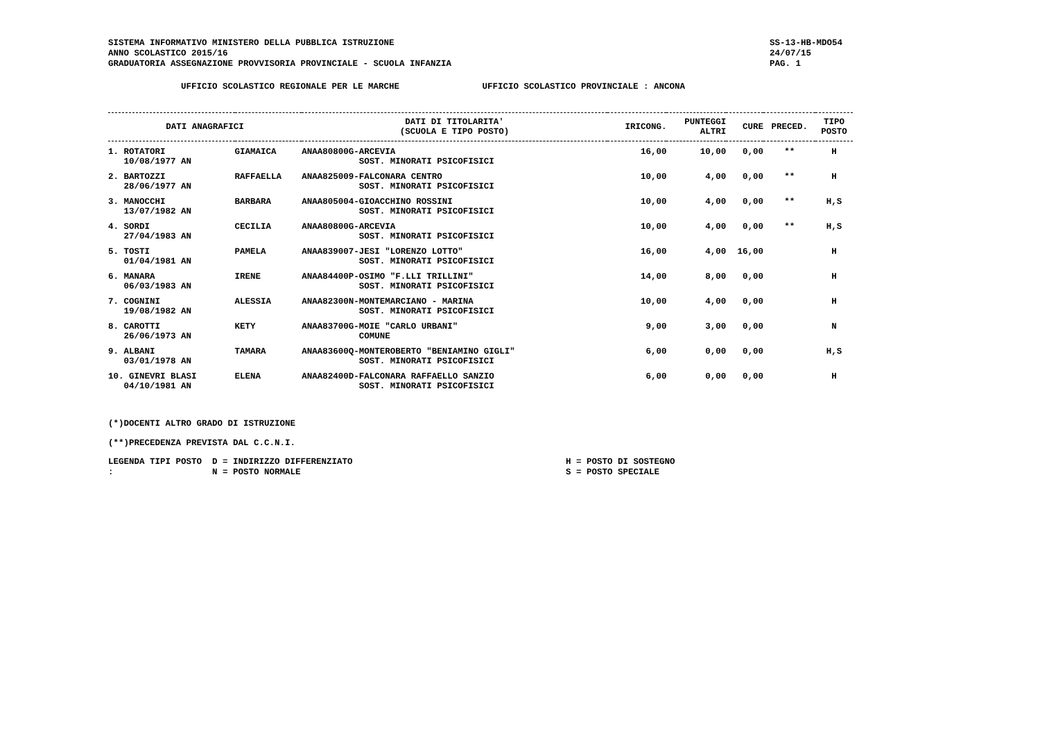SISTEMA INFORMATIVO MINISTERO DELLA PUBBLICA ISTRUZIONE
ANNO SCOLASTICO 2015/16
GRADUATORIA ASSEGNAZIONE PROVVISORIA PROVINCIALE - SCUOLA INFANZIA
SS-13-HB-MDO54
24/07/15
PAG. 1
UFFICIO SCOLASTICO REGIONALE PER LE MARCHE UFFICIO SCOLASTICO PROVINCIALE : ANCONA
| DATI ANAGRAFICI | | | DATI DI TITOLARITA' (SCUOLA E TIPO POSTO) | IRICONG. | PUNTEGGI ALTRI | CURE | PRECED. | TIPO POSTO |
| --- | --- | --- | --- | --- | --- | --- | --- | --- |
| 1. ROTATORI 10/08/1977 AN | GIAMAICA | | ANAA80800G-ARCEVIA SOST. MINORATI PSICOFISICI | 16,00 | 10,00 | 0,00 | ** | H |
| 2. BARTOZZI 28/06/1977 AN | RAFFAELLA | | ANAA825009-FALCONARA CENTRO SOST. MINORATI PSICOFISICI | 10,00 | 4,00 | 0,00 | ** | H |
| 3. MANOCCHI 13/07/1982 AN | BARBARA | | ANAA805004-GIOACCHINO ROSSINI SOST. MINORATI PSICOFISICI | 10,00 | 4,00 | 0,00 | ** | H,S |
| 4. SORDI 27/04/1983 AN | CECILIA | | ANAA80800G-ARCEVIA SOST. MINORATI PSICOFISICI | 10,00 | 4,00 | 0,00 | ** | H,S |
| 5. TOSTI 01/04/1981 AN | PAMELA | | ANAA839007-JESI "LORENZO LOTTO" SOST. MINORATI PSICOFISICI | 16,00 | 4,00 | 16,00 | | H |
| 6. MANARA 06/03/1983 AN | IRENE | | ANAA84400P-OSIMO "F.LLI TRILLINI" SOST. MINORATI PSICOFISICI | 14,00 | 8,00 | 0,00 | | H |
| 7. COGNINI 19/08/1982 AN | ALESSIA | | ANAA82300N-MONTEMARCIANO - MARINA SOST. MINORATI PSICOFISICI | 10,00 | 4,00 | 0,00 | | H |
| 8. CAROTTI 26/06/1973 AN | KETY | | ANAA83700G-MOIE "CARLO URBANI" COMUNE | 9,00 | 3,00 | 0,00 | | N |
| 9. ALBANI 03/01/1978 AN | TAMARA | | ANAA83600Q-MONTEROBERTO "BENIAMINO GIGLI" SOST. MINORATI PSICOFISICI | 6,00 | 0,00 | 0,00 | | H,S |
| 10. GINEVRI BLASI 04/10/1981 AN | ELENA | | ANAA82400D-FALCONARA RAFFAELLO SANZIO SOST. MINORATI PSICOFISICI | 6,00 | 0,00 | 0,00 | | H |
(*)DOCENTI ALTRO GRADO DI ISTRUZIONE
(**)PRECEDENZA PREVISTA DAL C.C.N.I.
LEGENDA TIPI POSTO : D = INDIRIZZO DIFFERENZIATO
N = POSTO NORMALE
H = POSTO DI SOSTEGNO
S = POSTO SPECIALE